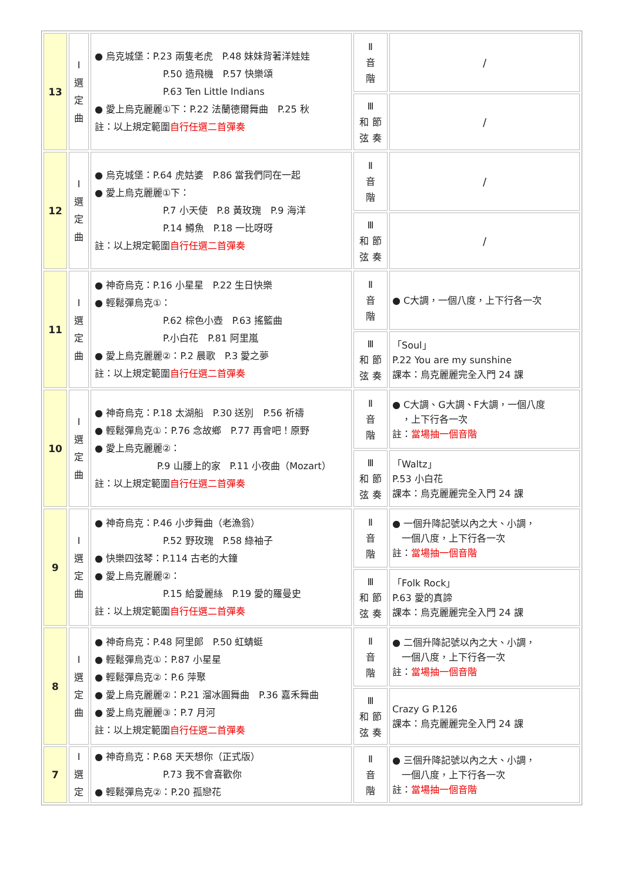| 13 | I 選 定 曲 | ● 烏克城堡：P.23 兩隻老虎 P.48 妹妹背著洋娃娃 P.50 造飛機 P.57 快樂頌 P.63 Ten Little Indians ● 愛上烏克麗麗①下：P.22 法蘭德爾舞曲 P.25 秋 註：以上規定範圍 自行任選二首彈奏 | Ⅱ 音 階 | / |
| | | | Ⅲ 和 節 弦 奏 | / |
| 12 | I 選 定 曲 | ● 烏克城堡：P.64 虎姑婆 P.86 當我們同在一起 ● 愛上烏克麗麗①下： P.7 小天使 P.8 黃玫瑰 P.9 海洋 P.14 鱒魚 P.18 一比呀呀 註：以上規定範圍 自行任選二首彈奏 | Ⅱ 音 階 | / |
| | | | Ⅲ 和 節 弦 奏 | / |
| 11 | I 選 定 曲 | ● 神奇烏克：P.16 小星星 P.22 生日快樂 ● 輕鬆彈烏克①： P.62 棕色小壺 P.63 搖籃曲 P.小白花 P.81 阿里嵐 ● 愛上烏克麗麗②：P.2 晨歌 P.3 愛之夢 註：以上規定範圍 自行任選二首彈奏 | Ⅱ 音 階 | ● C大調，一個八度，上下行各一次 |
| | | | Ⅲ 和 節 弦 奏 | 「Soul」 P.22 You are my sunshine 課本：烏克麗麗完全入門 24 課 |
| 10 | I 選 定 曲 | ● 神奇烏克：P.18 太湖船 P.30 送別 P.56 祈禱 ● 輕鬆彈烏克①：P.76 念故鄉 P.77 再會吧！原野 ● 愛上烏克麗麗②： P.9 山腰上的家 P.11 小夜曲（Mozart） 註：以上規定範圍 自行任選二首彈奏 | Ⅱ 音 階 | ● C大調、G大調、F大調，一個八度 ，上下行各一次 註： 當場抽一個音階 |
| | | | Ⅲ 和 節 弦 奏 | 「Waltz」 P.53 小白花 課本：烏克麗麗完全入門 24 課 |
| 9 | I 選 定 曲 | ● 神奇烏克：P.46 小步舞曲（老漁翁） P.52 野玫瑰 P.58 綠袖子 ● 快樂四弦琴：P.114 古老的大鐘 ● 愛上烏克麗麗②： P.15 給愛麗絲 P.19 愛的羅曼史 註：以上規定範圍 自行任選二首彈奏 | Ⅱ 音 階 | ● 一個升降記號以內之大、小調， 一個八度，上下行各一次 註： 當場抽一個音階 |
| | | | Ⅲ 和 節 弦 奏 | 「Folk Rock」 P.63 愛的真諦 課本：烏克麗麗完全入門 24 課 |
| 8 | I 選 定 曲 | ● 神奇烏克：P.48 阿里郎 P.50 虹蜻蜓 ● 輕鬆彈烏克①：P.87 小星星 ● 輕鬆彈烏克②：P.6 萍聚 ● 愛上烏克麗麗②：P.21 溜冰圓舞曲 P.36 嘉禾舞曲 ● 愛上烏克麗麗③：P.7 月河 註：以上規定範圍 自行任選二首彈奏 | Ⅱ 音 階 | ● 二個升降記號以內之大、小調， 一個八度，上下行各一次 註： 當場抽一個音階 |
| | | | Ⅲ 和 節 弦 奏 | Crazy G P.126 課本：烏克麗麗完全入門 24 課 |
| 7 | I 選 定 | ● 神奇烏克：P.68 天天想你（正式版） P.73 我不會喜歡你 ● 輕鬆彈烏克②：P.20 孤戀花 | Ⅱ 音 階 | ● 三個升降記號以內之大、小調， 一個八度，上下行各一次 註： 當場抽一個音階 |